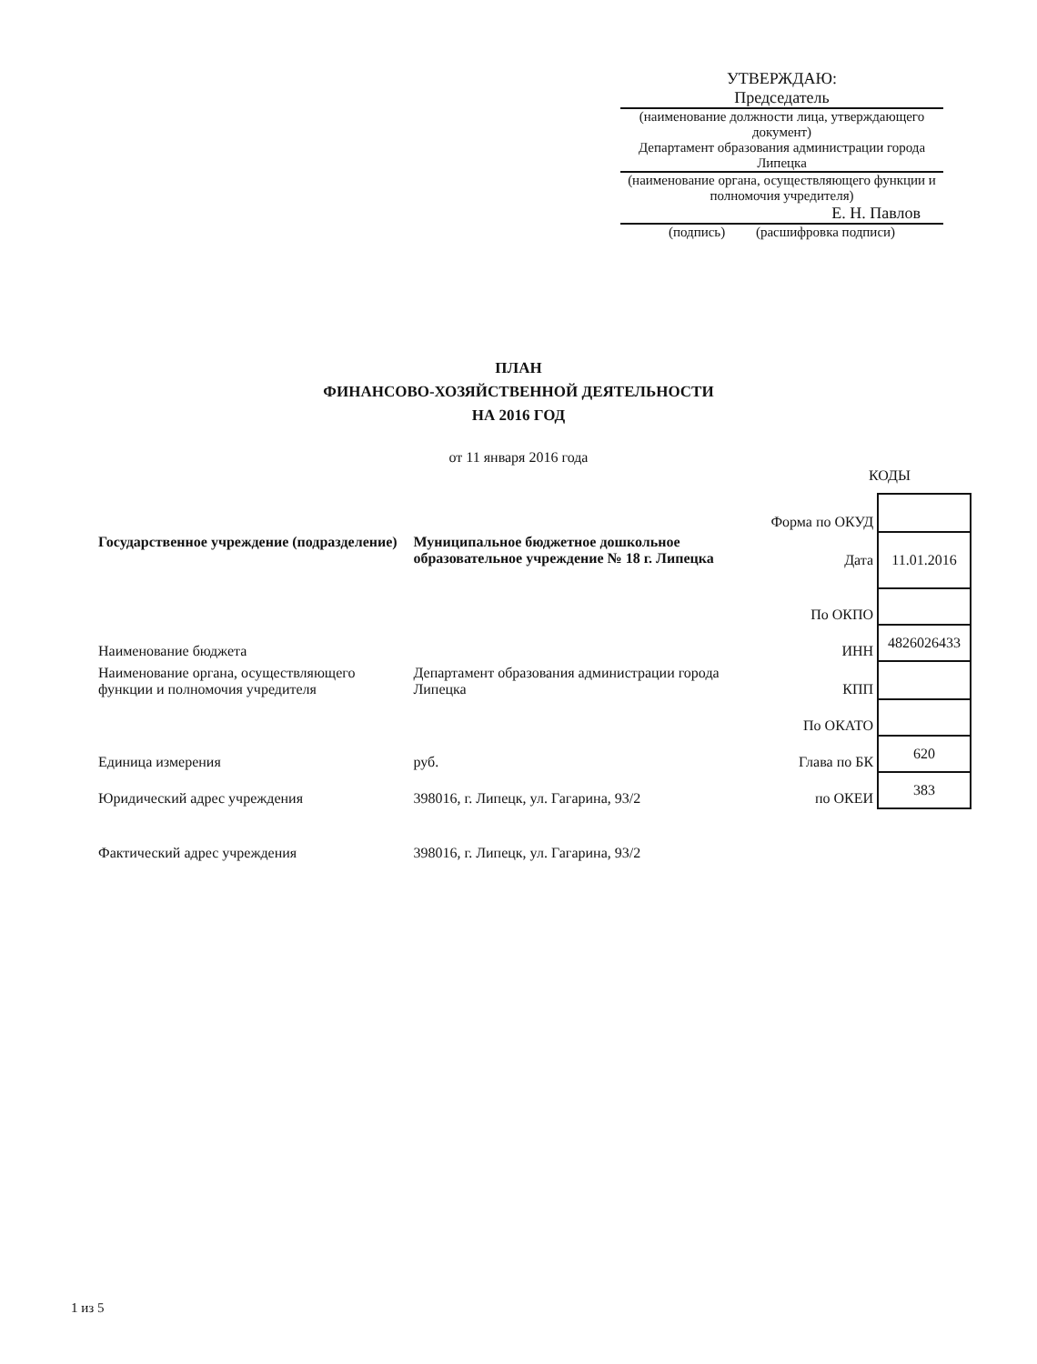УТВЕРЖДАЮ:
Председатель
(наименование должности лица, утверждающего документ)
Департамент образования администрации города Липецка
(наименование органа, осуществляющего функции и полномочия учредителя)
Е. Н. Павлов
(подпись) (расшифровка подписи)
ПЛАН
ФИНАНСОВО-ХОЗЯЙСТВЕННОЙ ДЕЯТЕЛЬНОСТИ
НА 2016 ГОД
от 11 января 2016 года
КОДЫ
| | | Форма по ОКУД | |
| Государственное учреждение (подразделение) | Муниципальное бюджетное дошкольное образовательное учреждение № 18 г. Липецка | Дата | 11.01.2016 |
| | | По ОКПО | |
| Наименование бюджета | | ИНН | 4826026433 |
| Наименование органа, осуществляющего функции и полномочия учредителя | Департамент образования администрации города Липецка | КПП | |
| | | По ОКАТО | |
| Единица измерения | руб. | Глава по БК | 620 |
| Юридический адрес учреждения | 398016, г. Липецк, ул. Гагарина, 93/2 | по ОКЕИ | 383 |
| Фактический адрес учреждения | 398016, г. Липецк, ул. Гагарина, 93/2 | | |
1 из 5